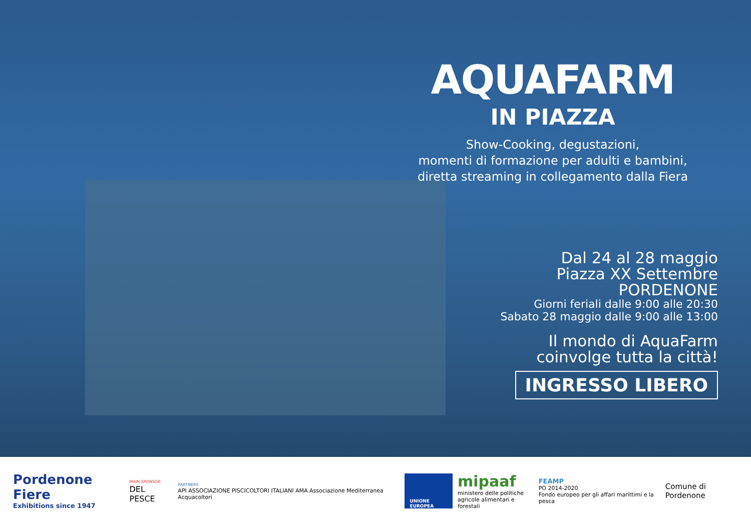AQUAFARM
IN PIAZZA
Show-Cooking, degustazioni,
momenti di formazione per adulti e bambini,
diretta streaming in collegamento dalla Fiera
Dal 24 al 28 maggio
Piazza XX Settembre
PORDENONE
Giorni feriali dalle 9:00 alle 20:30
Sabato 28 maggio dalle 9:00 alle 13:00
Il mondo di AquaFarm
coinvolge tutta la città!
INGRESSO LIBERO
Pordenone Fiere
Exhibitions since 1947
MAIN SPONSOR
DEL PESCE
PARTNERS
API ASSOCIAZIONE PISCICOLTORI ITALIANI AMA Associazione Mediterranea Acquacoltori
UNIONE EUROPEA
mipaaf
ministero delle politiche
agricole alimentari e forestali
FEAMP
PO 2014-2020
Fondo europeo per gli affari marittimi e la pesca
Comune di Pordenone